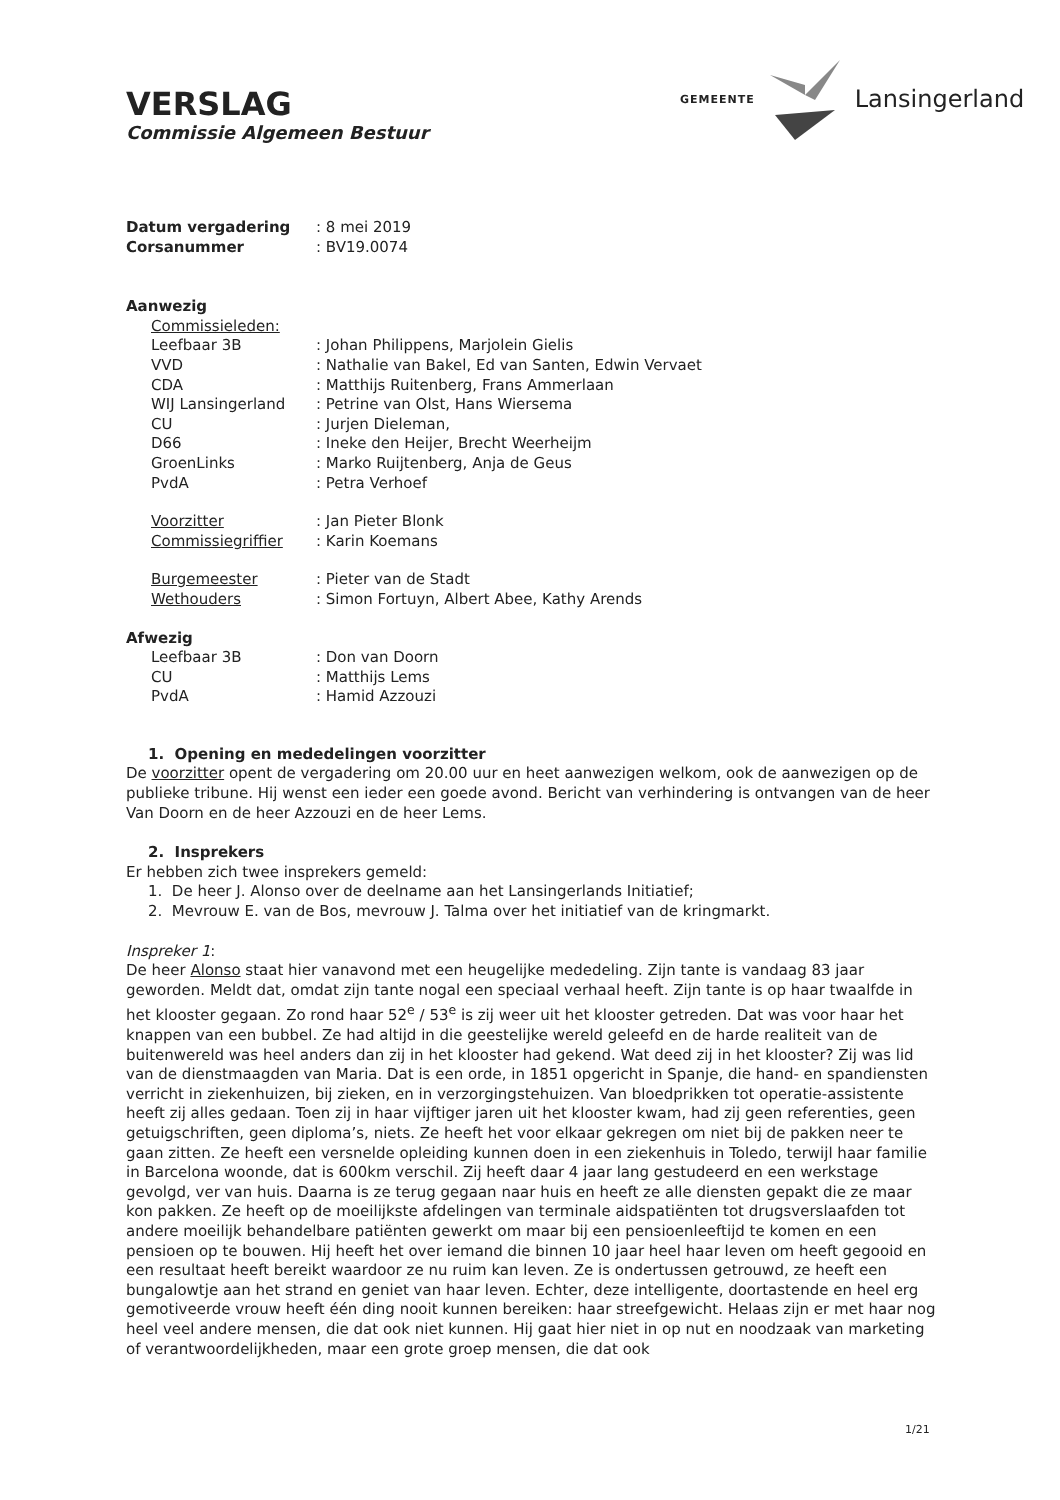VERSLAG
Commissie Algemeen Bestuur
GEMEENTE Lansingerland
Datum vergadering : 8 mei 2019
Corsanummer : BV19.0074
Aanwezig
Commissieleden:
Leefbaar 3B : Johan Philippens, Marjolein Gielis
VVD : Nathalie van Bakel, Ed van Santen, Edwin Vervaet
CDA : Matthijs Ruitenberg, Frans Ammerlaan
WIJ Lansingerland : Petrine van Olst, Hans Wiersema
CU : Jurjen Dieleman,
D66 : Ineke den Heijer, Brecht Weerheijm
GroenLinks : Marko Ruijtenberg, Anja de Geus
PvdA : Petra Verhoef
Voorzitter : Jan Pieter Blonk
Commissiegriffier : Karin Koemans
Burgemeester : Pieter van de Stadt
Wethouders : Simon Fortuyn, Albert Abee, Kathy Arends
Afwezig
Leefbaar 3B : Don van Doorn
CU : Matthijs Lems
PvdA : Hamid Azzouzi
1. Opening en mededelingen voorzitter
De voorzitter opent de vergadering om 20.00 uur en heet aanwezigen welkom, ook de aanwezigen op de publieke tribune. Hij wenst een ieder een goede avond. Bericht van verhindering is ontvangen van de heer Van Doorn en de heer Azzouzi en de heer Lems.
2. Insprekers
Er hebben zich twee insprekers gemeld:
1. De heer J. Alonso over de deelname aan het Lansingerlands Initiatief;
2. Mevrouw E. van de Bos, mevrouw J. Talma over het initiatief van de kringmarkt.
Inspreker 1:
De heer Alonso staat hier vanavond met een heugelijke mededeling. Zijn tante is vandaag 83 jaar geworden. Meldt dat, omdat zijn tante nogal een speciaal verhaal heeft. Zijn tante is op haar twaalfde in het klooster gegaan. Zo rond haar 52<sup>e</sup> / 53<sup>e</sup> is zij weer uit het klooster getreden. Dat was voor haar het knappen van een bubbel. Ze had altijd in die geestelijke wereld geleefd en de harde realiteit van de buitenwereld was heel anders dan zij in het klooster had gekend. Wat deed zij in het klooster? Zij was lid van de dienstmaagden van Maria. Dat is een orde, in 1851 opgericht in Spanje, die hand- en spandiensten verricht in ziekenhuizen, bij zieken, en in verzorgingstehuizen. Van bloedprikken tot operatie-assistente heeft zij alles gedaan. Toen zij in haar vijftiger jaren uit het klooster kwam, had zij geen referenties, geen getuigschriften, geen diploma’s, niets. Ze heeft het voor elkaar gekregen om niet bij de pakken neer te gaan zitten. Ze heeft een versnelde opleiding kunnen doen in een ziekenhuis in Toledo, terwijl haar familie in Barcelona woonde, dat is 600km verschil. Zij heeft daar 4 jaar lang gestudeerd en een werkstage gevolgd, ver van huis. Daarna is ze terug gegaan naar huis en heeft ze alle diensten gepakt die ze maar kon pakken. Ze heeft op de moeilijkste afdelingen van terminale aidspatiënten tot drugsverslaafden tot andere moeilijk behandelbare patiënten gewerkt om maar bij een pensioenleeftijd te komen en een pensioen op te bouwen. Hij heeft het over iemand die binnen 10 jaar heel haar leven om heeft gegooid en een resultaat heeft bereikt waardoor ze nu ruim kan leven. Ze is ondertussen getrouwd, ze heeft een bungalowtje aan het strand en geniet van haar leven. Echter, deze intelligente, doortastende en heel erg gemotiveerde vrouw heeft één ding nooit kunnen bereiken: haar streefgewicht. Helaas zijn er met haar nog heel veel andere mensen, die dat ook niet kunnen. Hij gaat hier niet in op nut en noodzaak van marketing of verantwoordelijkheden, maar een grote groep mensen, die dat ook
1/21